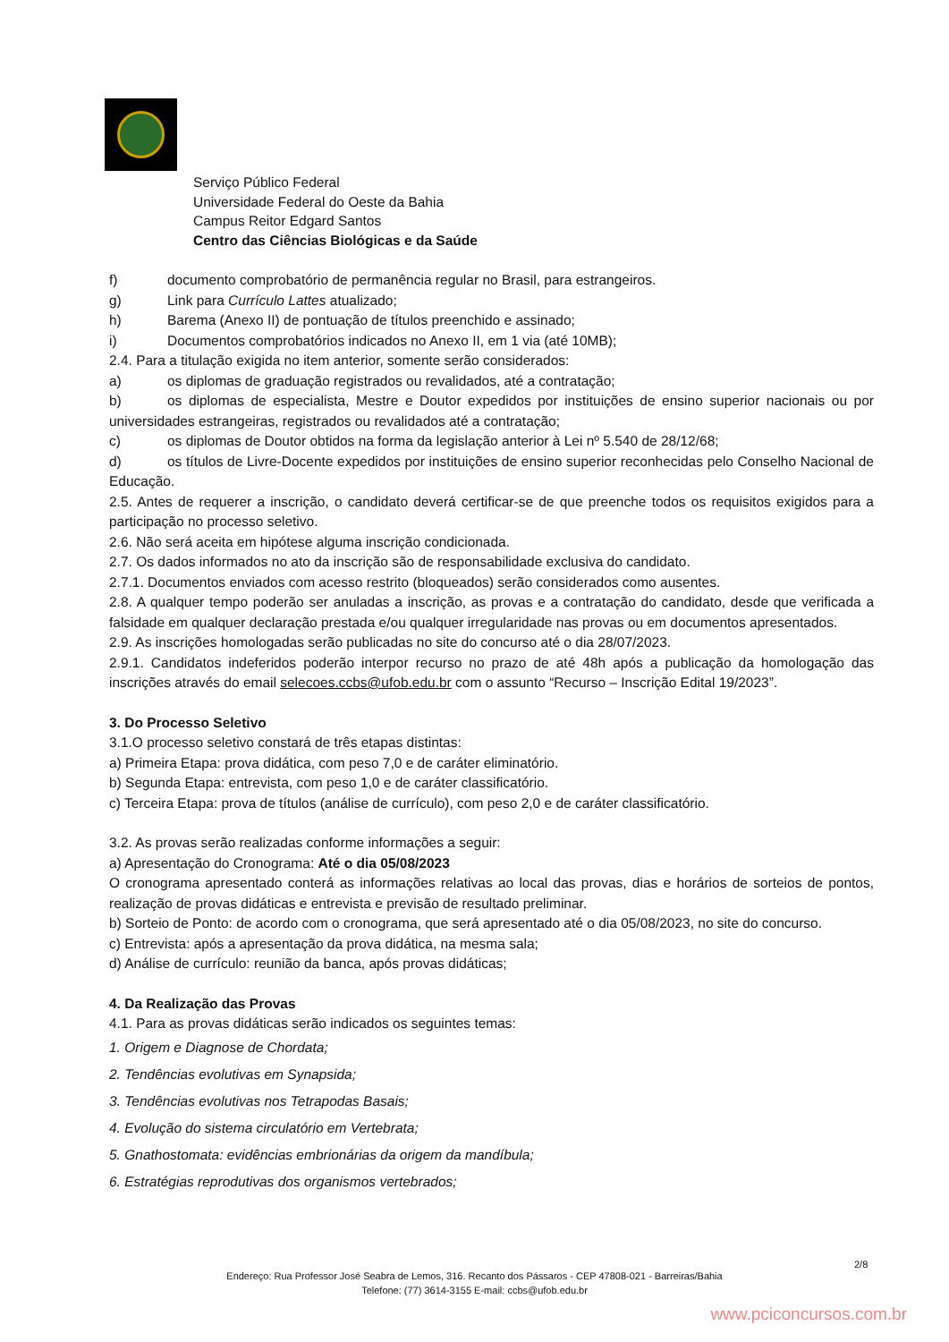Serviço Público Federal
Universidade Federal do Oeste da Bahia
Campus Reitor Edgard Santos
Centro das Ciências Biológicas e da Saúde
f) documento comprobatório de permanência regular no Brasil, para estrangeiros.
g) Link para Currículo Lattes atualizado;
h) Barema (Anexo II) de pontuação de títulos preenchido e assinado;
i) Documentos comprobatórios indicados no Anexo II, em 1 via (até 10MB);
2.4. Para a titulação exigida no item anterior, somente serão considerados:
a) os diplomas de graduação registrados ou revalidados, até a contratação;
b) os diplomas de especialista, Mestre e Doutor expedidos por instituições de ensino superior nacionais ou por universidades estrangeiras, registrados ou revalidados até a contratação;
c) os diplomas de Doutor obtidos na forma da legislação anterior à Lei nº 5.540 de 28/12/68;
d) os títulos de Livre-Docente expedidos por instituições de ensino superior reconhecidas pelo Conselho Nacional de Educação.
2.5. Antes de requerer a inscrição, o candidato deverá certificar-se de que preenche todos os requisitos exigidos para a participação no processo seletivo.
2.6. Não será aceita em hipótese alguma inscrição condicionada.
2.7. Os dados informados no ato da inscrição são de responsabilidade exclusiva do candidato.
2.7.1. Documentos enviados com acesso restrito (bloqueados) serão considerados como ausentes.
2.8. A qualquer tempo poderão ser anuladas a inscrição, as provas e a contratação do candidato, desde que verificada a falsidade em qualquer declaração prestada e/ou qualquer irregularidade nas provas ou em documentos apresentados.
2.9. As inscrições homologadas serão publicadas no site do concurso até o dia 28/07/2023.
2.9.1. Candidatos indeferidos poderão interpor recurso no prazo de até 48h após a publicação da homologação das inscrições através do email selecoes.ccbs@ufob.edu.br com o assunto “Recurso – Inscrição Edital 19/2023”.
3. Do Processo Seletivo
3.1.O processo seletivo constará de três etapas distintas:
a) Primeira Etapa: prova didática, com peso 7,0 e de caráter eliminatório.
b) Segunda Etapa: entrevista, com peso 1,0 e de caráter classificatório.
c) Terceira Etapa: prova de títulos (análise de currículo), com peso 2,0 e de caráter classificatório.
3.2. As provas serão realizadas conforme informações a seguir:
a) Apresentação do Cronograma: Até o dia 05/08/2023
O cronograma apresentado conterá as informações relativas ao local das provas, dias e horários de sorteios de pontos, realização de provas didáticas e entrevista e previsão de resultado preliminar.
b) Sorteio de Ponto: de acordo com o cronograma, que será apresentado até o dia 05/08/2023, no site do concurso.
c) Entrevista: após a apresentação da prova didática, na mesma sala;
d) Análise de currículo: reunião da banca, após provas didáticas;
4. Da Realização das Provas
4.1. Para as provas didáticas serão indicados os seguintes temas:
1. Origem e Diagnose de Chordata;
2. Tendências evolutivas em Synapsida;
3. Tendências evolutivas nos Tetrapodas Basais;
4. Evolução do sistema circulatório em Vertebrata;
5. Gnathostomata: evidências embrionárias da origem da mandíbula;
6. Estratégias reprodutivas dos organismos vertebrados;
2/8
Endereço: Rua Professor José Seabra de Lemos, 316. Recanto dos Pássaros - CEP 47808-021 - Barreiras/Bahia
Telefone: (77) 3614-3155 E-mail: ccbs@ufob.edu.br
www.pciconcursos.com.br